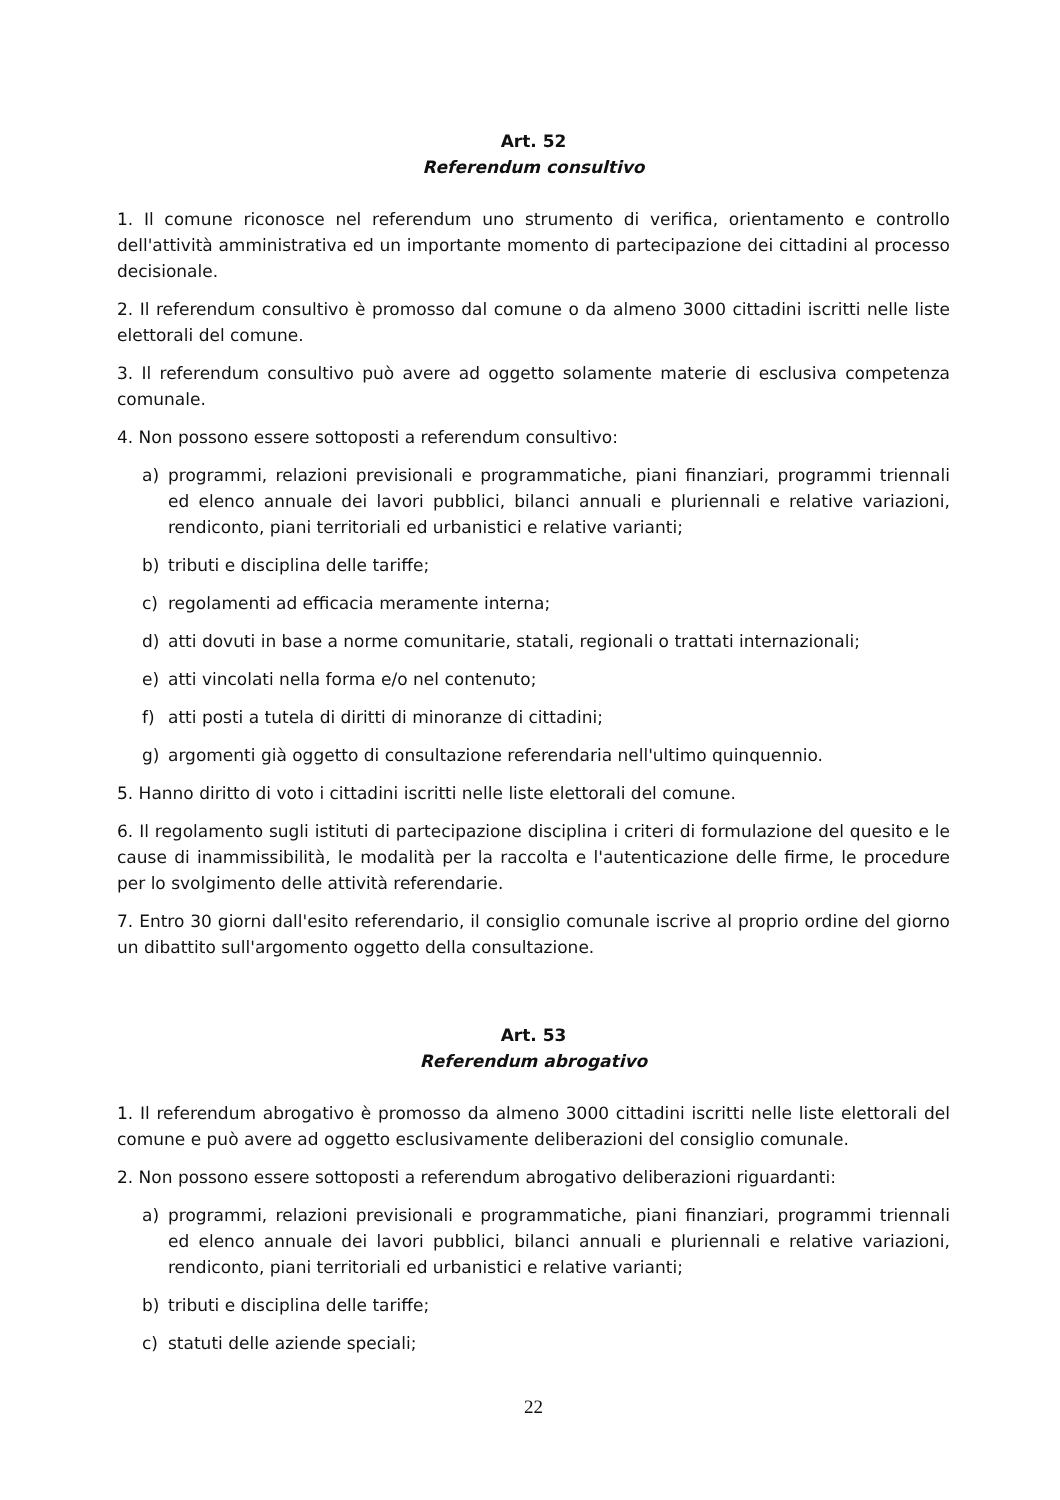Art. 52
Referendum consultivo
1. Il comune riconosce nel referendum uno strumento di verifica, orientamento e controllo dell'attività amministrativa ed un importante momento di partecipazione dei cittadini al processo decisionale.
2. Il referendum consultivo è promosso dal comune o da almeno 3000 cittadini iscritti nelle liste elettorali del comune.
3. Il referendum consultivo può avere ad oggetto solamente materie di esclusiva competenza comunale.
4. Non possono essere sottoposti a referendum consultivo:
a) programmi, relazioni previsionali e programmatiche, piani finanziari, programmi triennali ed elenco annuale dei lavori pubblici, bilanci annuali e pluriennali e relative variazioni, rendiconto, piani territoriali ed urbanistici e relative varianti;
b) tributi e disciplina delle tariffe;
c) regolamenti ad efficacia meramente interna;
d) atti dovuti in base a norme comunitarie, statali, regionali o trattati internazionali;
e) atti vincolati nella forma e/o nel contenuto;
f) atti posti a tutela di diritti di minoranze di cittadini;
g) argomenti già oggetto di consultazione referendaria nell'ultimo quinquennio.
5. Hanno diritto di voto i cittadini iscritti nelle liste elettorali del comune.
6. Il regolamento sugli istituti di partecipazione disciplina i criteri di formulazione del quesito e le cause di inammissibilità, le modalità per la raccolta e l'autenticazione delle firme, le procedure per lo svolgimento delle attività referendarie.
7. Entro 30 giorni dall'esito referendario, il consiglio comunale iscrive al proprio ordine del giorno un dibattito sull'argomento oggetto della consultazione.
Art. 53
Referendum abrogativo
1. Il referendum abrogativo è promosso da almeno 3000 cittadini iscritti nelle liste elettorali del comune e può avere ad oggetto esclusivamente deliberazioni del consiglio comunale.
2. Non possono essere sottoposti a referendum abrogativo deliberazioni riguardanti:
a) programmi, relazioni previsionali e programmatiche, piani finanziari, programmi triennali ed elenco annuale dei lavori pubblici, bilanci annuali e pluriennali e relative variazioni, rendiconto, piani territoriali ed urbanistici e relative varianti;
b) tributi e disciplina delle tariffe;
c) statuti delle aziende speciali;
22